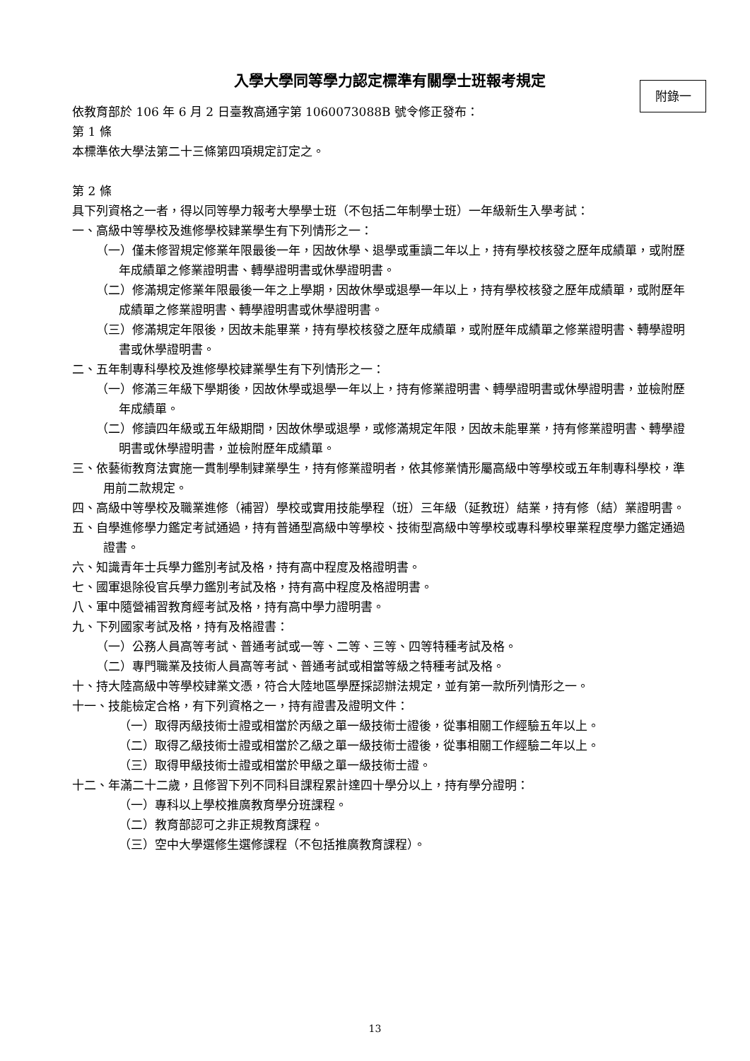附錄一
入學大學同等學力認定標準有關學士班報考規定
依教育部於 106 年 6 月 2 日臺教高通字第 1060073088B 號令修正發布：
第 1 條
本標準依大學法第二十三條第四項規定訂定之。
第 2 條
具下列資格之一者，得以同等學力報考大學學士班（不包括二年制學士班）一年級新生入學考試：
一、高級中等學校及進修學校肄業學生有下列情形之一：
（一）僅未修習規定修業年限最後一年，因故休學、退學或重讀二年以上，持有學校核發之歷年成績單，或附歷年成績單之修業證明書、轉學證明書或休學證明書。
（二）修滿規定修業年限最後一年之上學期，因故休學或退學一年以上，持有學校核發之歷年成績單，或附歷年成績單之修業證明書、轉學證明書或休學證明書。
（三）修滿規定年限後，因故未能畢業，持有學校核發之歷年成績單，或附歷年成績單之修業證明書、轉學證明書或休學證明書。
二、五年制專科學校及進修學校肄業學生有下列情形之一：
（一）修滿三年級下學期後，因故休學或退學一年以上，持有修業證明書、轉學證明書或休學證明書，並檢附歷年成績單。
（二）修讀四年級或五年級期間，因故休學或退學，或修滿規定年限，因故未能畢業，持有修業證明書、轉學證明書或休學證明書，並檢附歷年成績單。
三、依藝術教育法實施一貫制學制肄業學生，持有修業證明者，依其修業情形屬高級中等學校或五年制專科學校，準用前二款規定。
四、高級中等學校及職業進修（補習）學校或實用技能學程（班）三年級（延教班）結業，持有修（結）業證明書。
五、自學進修學力鑑定考試通過，持有普通型高級中等學校、技術型高級中等學校或專科學校畢業程度學力鑑定通過證書。
六、知識青年士兵學力鑑別考試及格，持有高中程度及格證明書。
七、國軍退除役官兵學力鑑別考試及格，持有高中程度及格證明書。
八、軍中隨營補習教育經考試及格，持有高中學力證明書。
九、下列國家考試及格，持有及格證書：
（一）公務人員高等考試、普通考試或一等、二等、三等、四等特種考試及格。
（二）專門職業及技術人員高等考試、普通考試或相當等級之特種考試及格。
十、持大陸高級中等學校肄業文憑，符合大陸地區學歷採認辦法規定，並有第一款所列情形之一。
十一、技能檢定合格，有下列資格之一，持有證書及證明文件：
（一）取得丙級技術士證或相當於丙級之單一級技術士證後，從事相關工作經驗五年以上。
（二）取得乙級技術士證或相當於乙級之單一級技術士證後，從事相關工作經驗二年以上。
（三）取得甲級技術士證或相當於甲級之單一級技術士證。
十二、年滿二十二歲，且修習下列不同科目課程累計達四十學分以上，持有學分證明：
（一）專科以上學校推廣教育學分班課程。
（二）教育部認可之非正規教育課程。
（三）空中大學選修生選修課程（不包括推廣教育課程）。
13